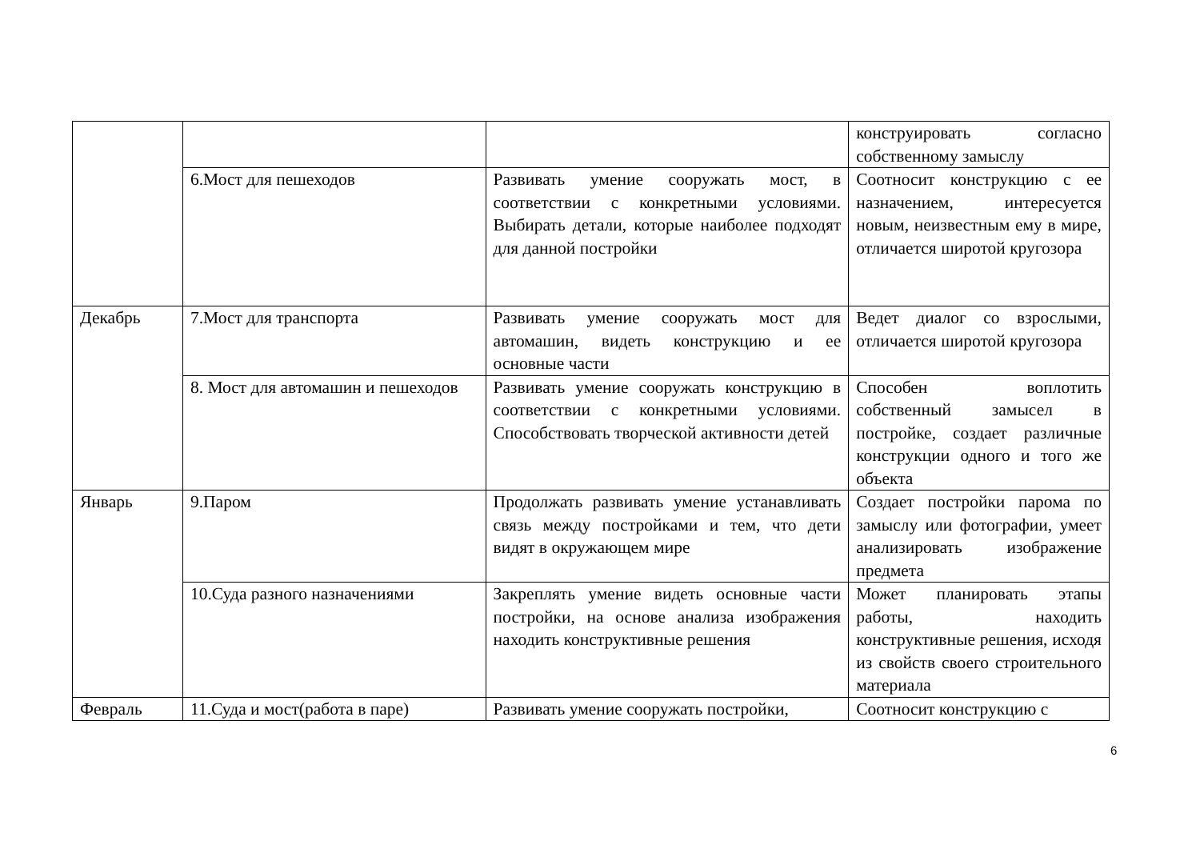| | | | конструировать согласно собственному замыслу |
| | 6.Мост для пешеходов | Развивать умение сооружать мост, в соответствии с конкретными условиями. Выбирать детали, которые наиболее подходят для данной постройки | Соотносит конструкцию с ее назначением, интересуется новым, неизвестным ему в мире, отличается широтой кругозора |
| Декабрь | 7.Мост для транспорта | Развивать умение сооружать мост для автомашин, видеть конструкцию и ее основные части | Ведет диалог со взрослыми, отличается широтой кругозора |
| | 8. Мост для автомашин и пешеходов | Развивать умение сооружать конструкцию в соответствии с конкретными условиями. Способствовать творческой активности детей | Способен воплотить собственный замысел в постройке, создает различные конструкции одного и того же объекта |
| Январь | 9.Паром | Продолжать развивать умение устанавливать связь между постройками и тем, что дети видят в окружающем мире | Создает постройки парома по замыслу или фотографии, умеет анализировать изображение предмета |
| | 10.Суда разного назначениями | Закреплять умение видеть основные части постройки, на основе анализа изображения находить конструктивные решения | Может планировать этапы работы, находить конструктивные решения, исходя из свойств своего строительного материала |
| Февраль | 11.Суда и мост(работа в паре) | Развивать умение сооружать постройки, | Соотносит конструкцию с |
6